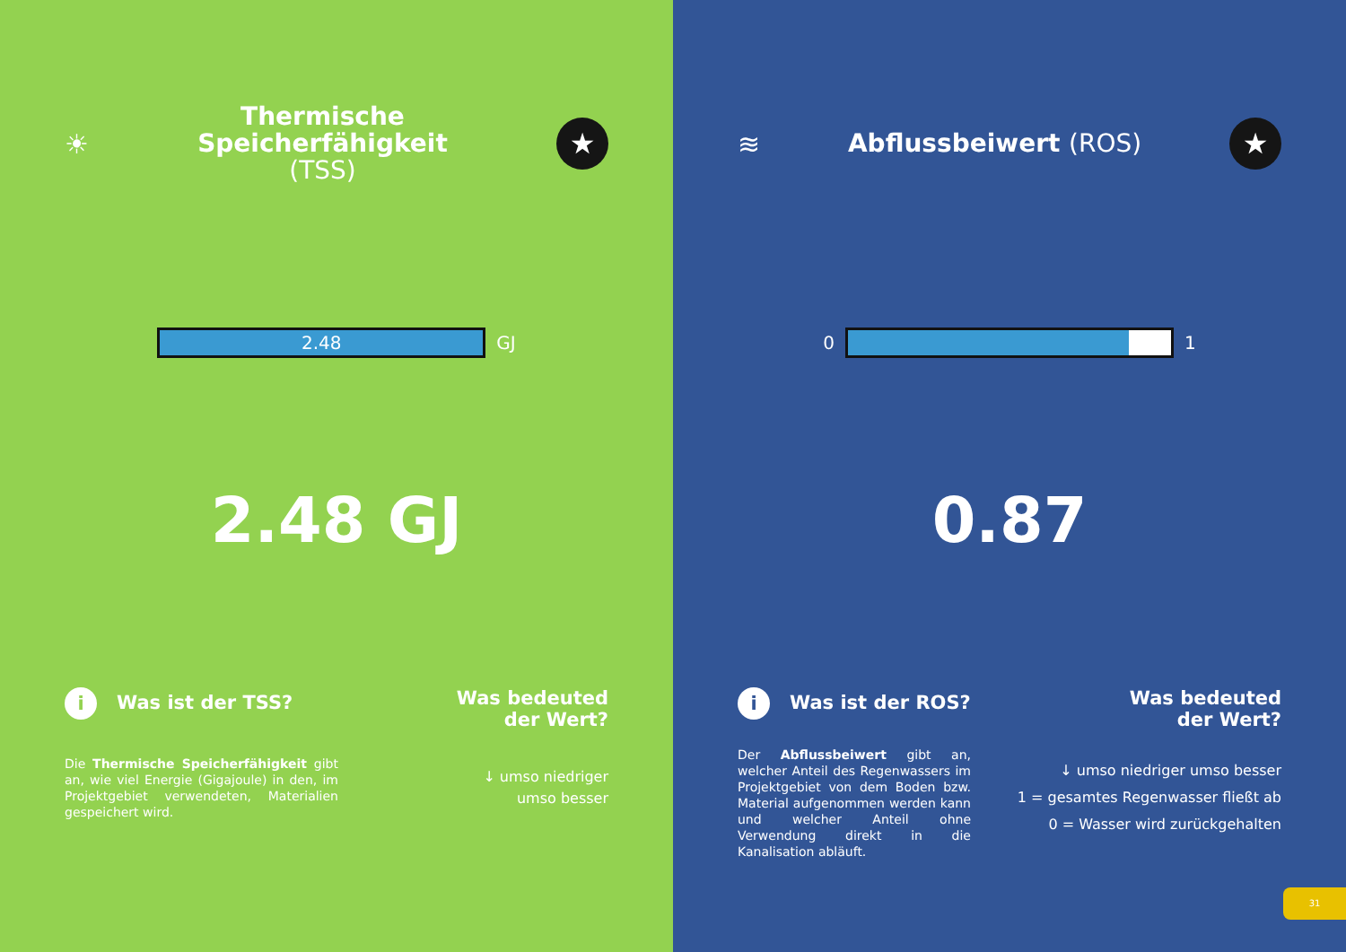☀
Thermische
Speicherfähigkeit
(TSS)
★
2.48
GJ
2.48 GJ
i Was ist der TSS?
Die Thermische Speicherfähigkeit gibt an, wie viel Energie (Gigajoule) in den, im Projektgebiet verwendeten, Materialien gespeichert wird.
Was bedeuted
der Wert?
↓ umso niedriger
umso besser
≋
Abflussbeiwert (ROS)
★
0 1
0.87
i Was ist der ROS?
Der Abflussbeiwert gibt an, welcher Anteil des Regenwassers im Projektgebiet von dem Boden bzw. Material aufgenommen werden kann und welcher Anteil ohne Verwendung direkt in die Kanalisation abläuft.
Was bedeuted
der Wert?
↓ umso niedriger umso besser
1 = gesamtes Regenwasser fließt ab
0 = Wasser wird zurückgehalten
31